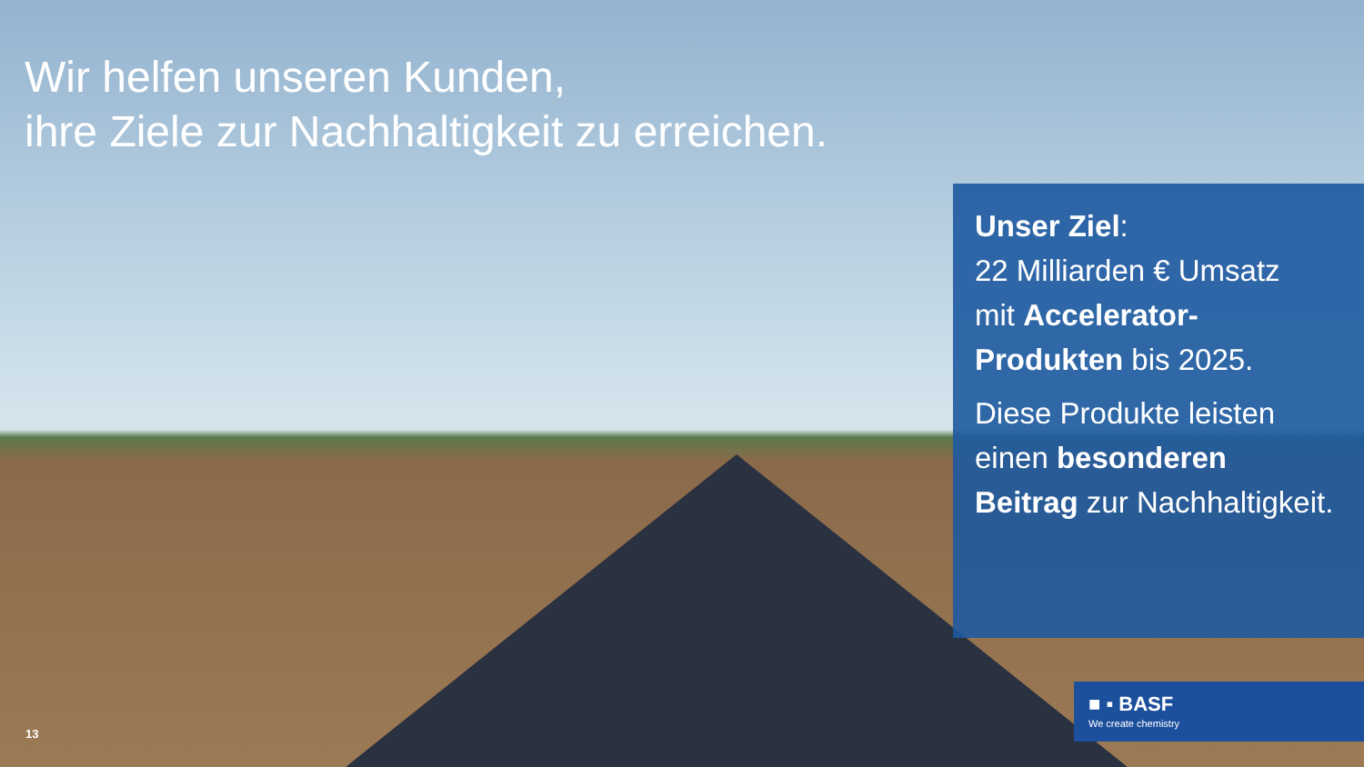Wir helfen unseren Kunden,
ihre Ziele zur Nachhaltigkeit zu erreichen.
Unser Ziel:
22 Milliarden € Umsatz
mit Accelerator-
Produkten bis 2025.
Diese Produkte leisten
einen besonderen
Beitrag zur Nachhaltigkeit.
■ ▪ BASF
We create chemistry
13